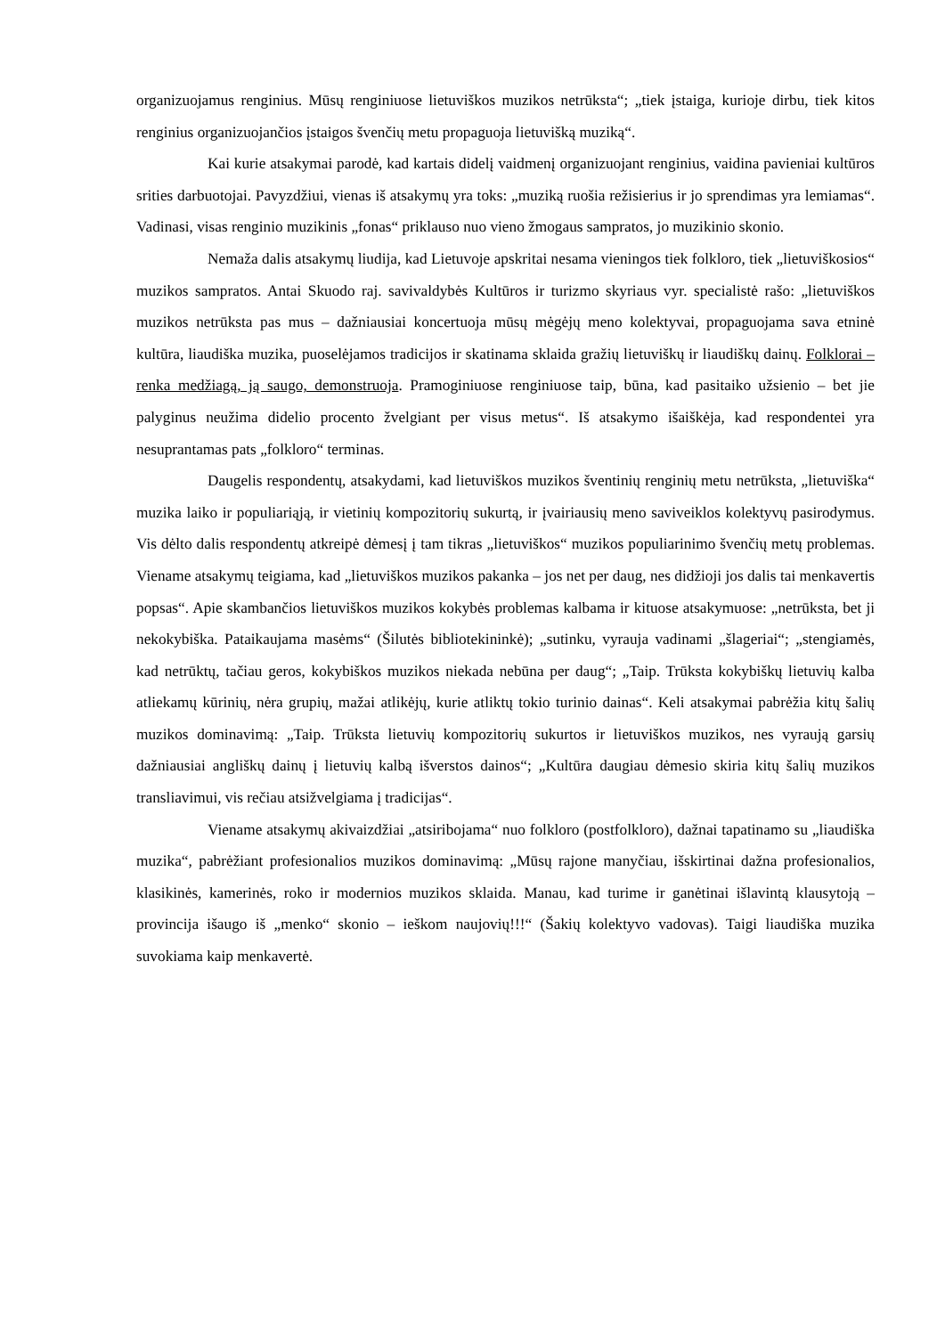organizuojamus renginius. Mūsų renginiuose lietuviškos muzikos netrūksta“; „tiek įstaiga, kurioje dirbu, tiek kitos renginius organizuojančios įstaigos švenčių metu propaguoja lietuvišką muziką“.
Kai kurie atsakymai parodė, kad kartais didelį vaidmenį organizuojant renginius, vaidina pavieniai kultūros srities darbuotojai. Pavyzdžiui, vienas iš atsakymų yra toks: „muziką ruošia režisierius ir jo sprendimas yra lemiamas“. Vadinasi, visas renginio muzikinis „fonas“ priklauso nuo vieno žmogaus sampratos, jo muzikinio skonio.
Nemaža dalis atsakymų liudija, kad Lietuvoje apskritai nesama vieningos tiek folkloro, tiek „lietuviškosios“ muzikos sampratos. Antai Skuodo raj. savivaldybės Kultūros ir turizmo skyriaus vyr. specialistė rašo: „lietuviškos muzikos netrūksta pas mus – dažniausiai koncertuoja mūsų mėgėjų meno kolektyvai, propaguojama sava etninė kultūra, liaudiška muzika, puoselėjamos tradicijos ir skatinama sklaida gražių lietuviškų ir liaudiškų dainų. Folklorai – renka medžiagą, ją saugo, demonstruoja. Pramoginiuose renginiuose taip, būna, kad pasitaiko užsienio – bet jie palyginus neužima didelio procento žvelgiant per visus metus“. Iš atsakymo išaiškėja, kad respondentei yra nesuprantamas pats „folkloro“ terminas.
Daugelis respondentų, atsakydami, kad lietuviškos muzikos šventinių renginių metu netrūksta, „lietuviška“ muzika laiko ir populiariąją, ir vietinių kompozitorių sukurtą, ir įvairiausių meno saviveiklos kolektyvų pasirodymus. Vis dėlto dalis respondentų atkreipė dėmesį į tam tikras „lietuviškos“ muzikos populiarinimo švenčių metų problemas. Viename atsakymų teigiama, kad „lietuviškos muzikos pakanka – jos net per daug, nes didžioji jos dalis tai menkavertis popsas“. Apie skambančios lietuviškos muzikos kokybės problemas kalbama ir kituose atsakymuose: „netrūksta, bet ji nekokybiška. Pataikaujama masėms“ (Šilutės bibliotekininkė); „sutinku, vyrauja vadinami „šlageriai“; „stengiamės, kad netrūktų, tačiau geros, kokybiškos muzikos niekada nebūna per daug“; „Taip. Trūksta kokybiškų lietuvių kalba atliekamų kūrinių, nėra grupių, mažai atlikėjų, kurie atliktų tokio turinio dainas“. Keli atsakymai pabrėžia kitų šalių muzikos dominavimą: „Taip. Trūksta lietuvių kompozitorių sukurtos ir lietuviškos muzikos, nes vyraują garsių dažniausiai angliškų dainų į lietuvių kalbą išverstos dainos“; „Kultūra daugiau dėmesio skiria kitų šalių muzikos transliavimui, vis rečiau atsižvelgiama į tradicijas“.
Viename atsakymų akivaizdžiai „atsiribojama“ nuo folkloro (postfolkloro), dažnai tapatinamo su „liaudiška muzika“, pabrėžiant profesionalios muzikos dominavimą: „Mūsų rajone manyčiau, išskirtinai dažna profesionalios, klasikinės, kamerinės, roko ir modernios muzikos sklaida. Manau, kad turime ir ganėtinai išlavintą klausytoją – provincija išaugo iš „menko“ skonio – ieškom naujovių!!!“ (Šakių kolektyvo vadovas). Taigi liaudiška muzika suvokiama kaip menkavertė.